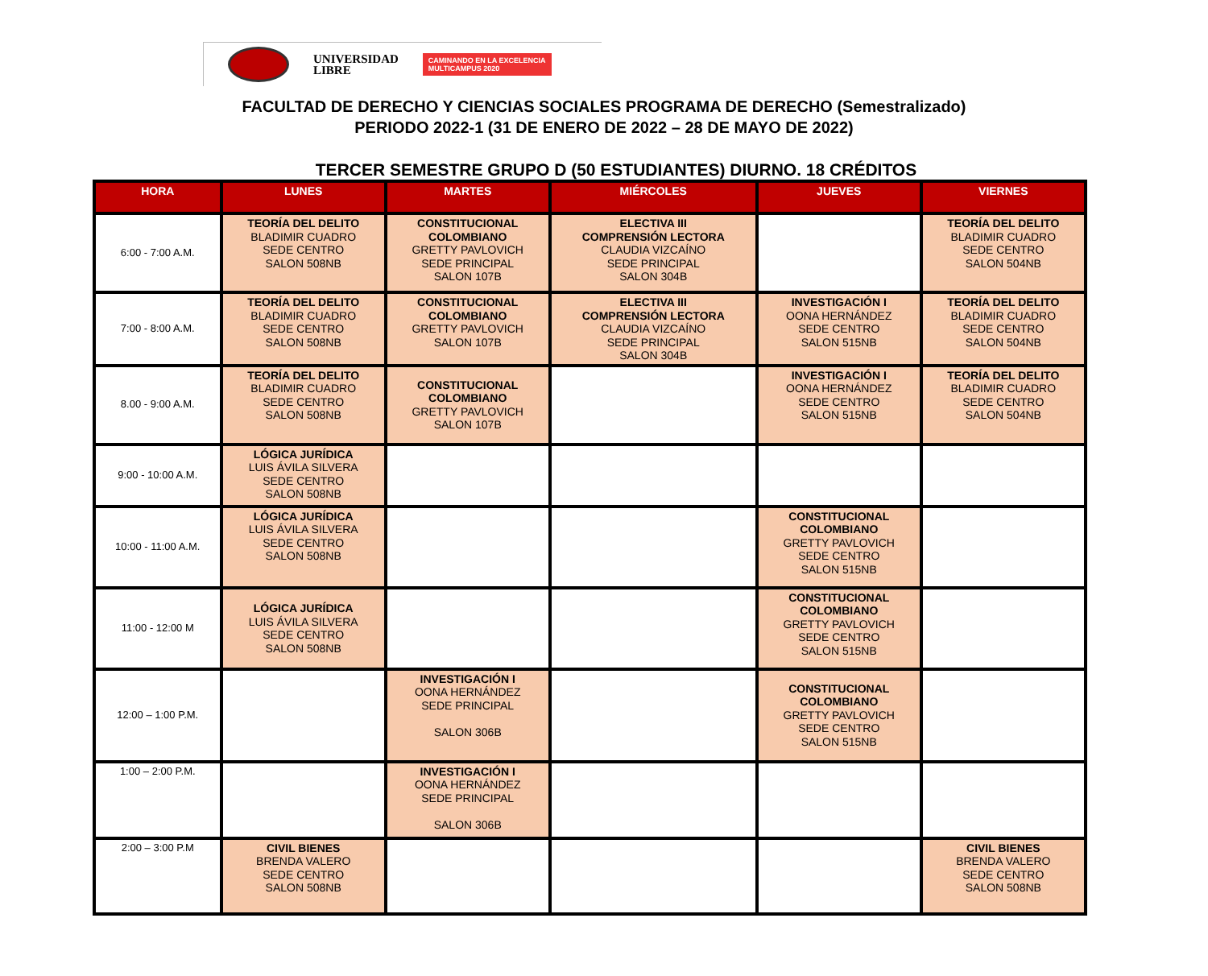UNIVERSIDAD
LIBRE
CAMINANDO EN LA EXCELENCIA
MULTICAMPUS 2020
FACULTAD DE DERECHO Y CIENCIAS SOCIALES PROGRAMA DE DERECHO (Semestralizado)
PERIODO 2022-1 (31 DE ENERO DE 2022 – 28 DE MAYO DE 2022)
TERCER SEMESTRE GRUPO D (50 ESTUDIANTES) DIURNO. 18 CRÉDITOS
| HORA | LUNES | MARTES | MIÉRCOLES | JUEVES | VIERNES |
| --- | --- | --- | --- | --- | --- |
| 6:00 - 7:00 A.M. | TEORÍA DEL DELITO BLADIMIR CUADRO SEDE CENTRO SALON 508NB | CONSTITUCIONAL COLOMBIANO GRETTY PAVLOVICH SEDE PRINCIPAL SALON 107B | ELECTIVA III COMPRENSIÓN LECTORA CLAUDIA VIZCAÍNO SEDE PRINCIPAL SALON 304B | | TEORÍA DEL DELITO BLADIMIR CUADRO SEDE CENTRO SALON 504NB |
| 7:00 - 8:00 A.M. | TEORÍA DEL DELITO BLADIMIR CUADRO SEDE CENTRO SALON 508NB | CONSTITUCIONAL COLOMBIANO GRETTY PAVLOVICH SALON 107B | ELECTIVA III COMPRENSIÓN LECTORA CLAUDIA VIZCAÍNO SEDE PRINCIPAL SALON 304B | INVESTIGACIÓN I OONA HERNÁNDEZ SEDE CENTRO SALON 515NB | TEORÍA DEL DELITO BLADIMIR CUADRO SEDE CENTRO SALON 504NB |
| 8.00 - 9:00 A.M. | TEORÍA DEL DELITO BLADIMIR CUADRO SEDE CENTRO SALON 508NB | CONSTITUCIONAL COLOMBIANO GRETTY PAVLOVICH SALON 107B | | INVESTIGACIÓN I OONA HERNÁNDEZ SEDE CENTRO SALON 515NB | TEORÍA DEL DELITO BLADIMIR CUADRO SEDE CENTRO SALON 504NB |
| 9:00 - 10:00 A.M. | LÓGICA JURÍDICA LUIS ÁVILA SILVERA SEDE CENTRO SALON 508NB | | | | |
| 10:00 - 11:00 A.M. | LÓGICA JURÍDICA LUIS ÁVILA SILVERA SEDE CENTRO SALON 508NB | | | CONSTITUCIONAL COLOMBIANO GRETTY PAVLOVICH SEDE CENTRO SALON 515NB | |
| 11:00 - 12:00 M | LÓGICA JURÍDICA LUIS ÁVILA SILVERA SEDE CENTRO SALON 508NB | | | CONSTITUCIONAL COLOMBIANO GRETTY PAVLOVICH SEDE CENTRO SALON 515NB | |
| 12:00 – 1:00 P.M. | | INVESTIGACIÓN I OONA HERNÁNDEZ SEDE PRINCIPAL SALON 306B | | CONSTITUCIONAL COLOMBIANO GRETTY PAVLOVICH SEDE CENTRO SALON 515NB | |
| 1:00 – 2:00 P.M. | | INVESTIGACIÓN I OONA HERNÁNDEZ SEDE PRINCIPAL SALON 306B | | | |
| 2:00 – 3:00 P.M | CIVIL BIENES BRENDA VALERO SEDE CENTRO SALON 508NB | | | | CIVIL BIENES BRENDA VALERO SEDE CENTRO SALON 508NB |